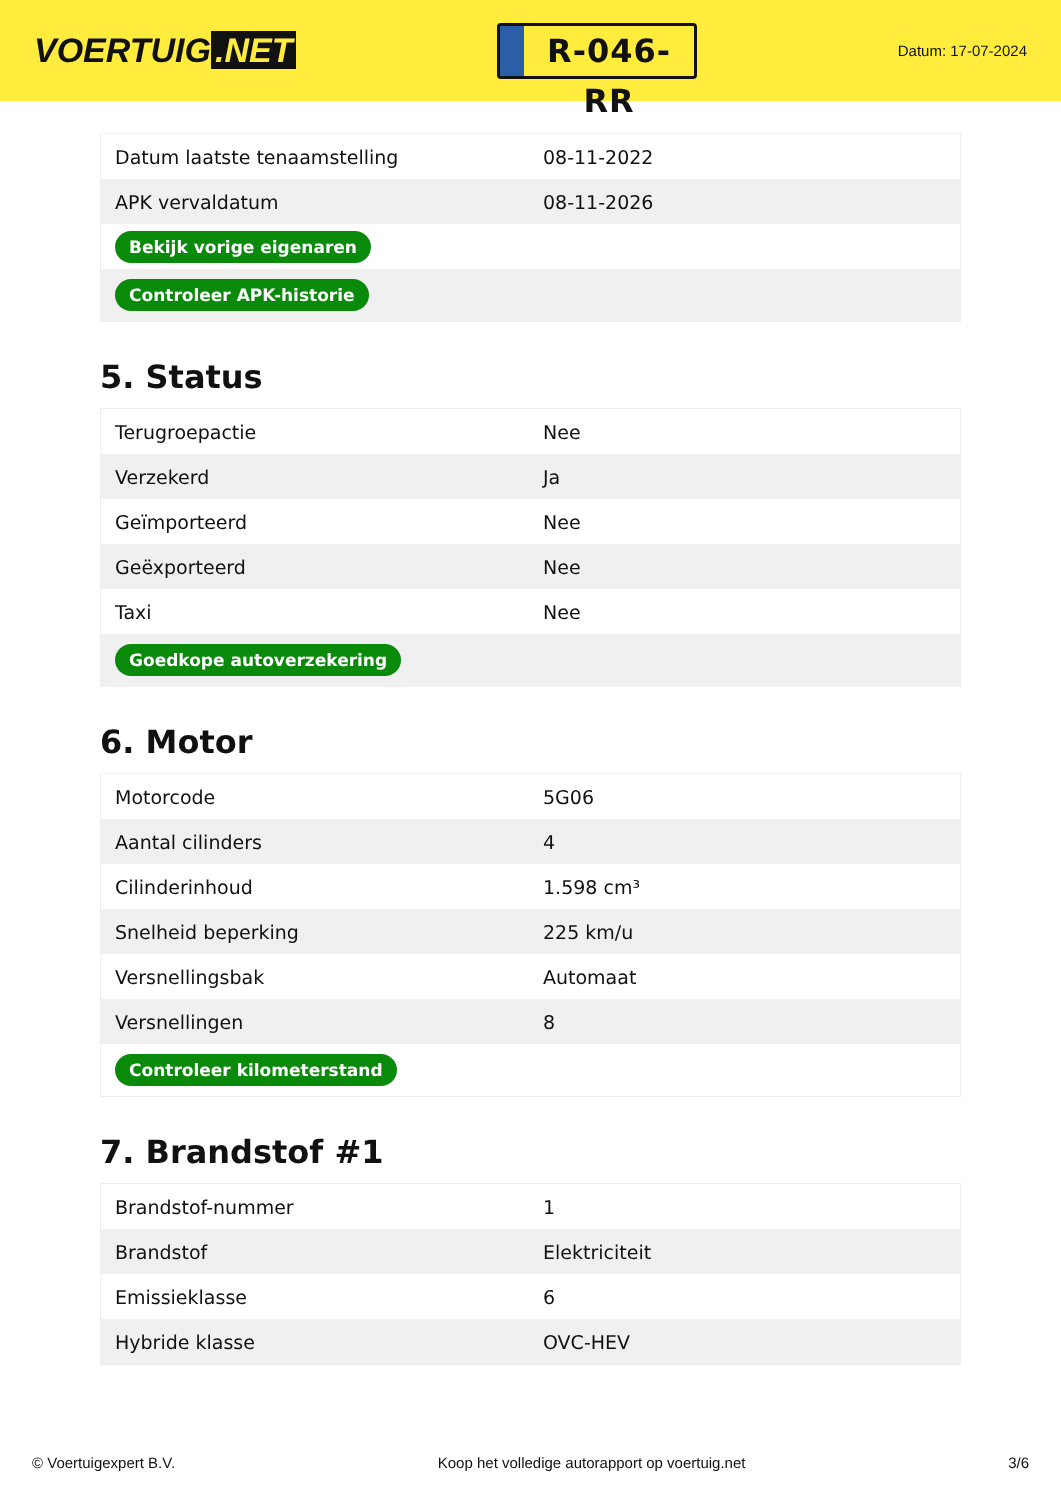VOERTUIG.NET
R-046-RR
Datum: 17-07-2024
| Datum laatste tenaamstelling | 08-11-2022 |
| APK vervaldatum | 08-11-2026 |
| Bekijk vorige eigenaren | |
| Controleer APK-historie | |
5. Status
| Terugroepactie | Nee |
| Verzekerd | Ja |
| Geïmporteerd | Nee |
| Geëxporteerd | Nee |
| Taxi | Nee |
| Goedkope autoverzekering | |
6. Motor
| Motorcode | 5G06 |
| Aantal cilinders | 4 |
| Cilinderinhoud | 1.598 cm³ |
| Snelheid beperking | 225 km/u |
| Versnellingsbak | Automaat |
| Versnellingen | 8 |
| Controleer kilometerstand | |
7. Brandstof #1
| Brandstof-nummer | 1 |
| Brandstof | Elektriciteit |
| Emissieklasse | 6 |
| Hybride klasse | OVC-HEV |
© Voertuigexpert B.V. Koop het volledige autorapport op voertuig.net 3/6